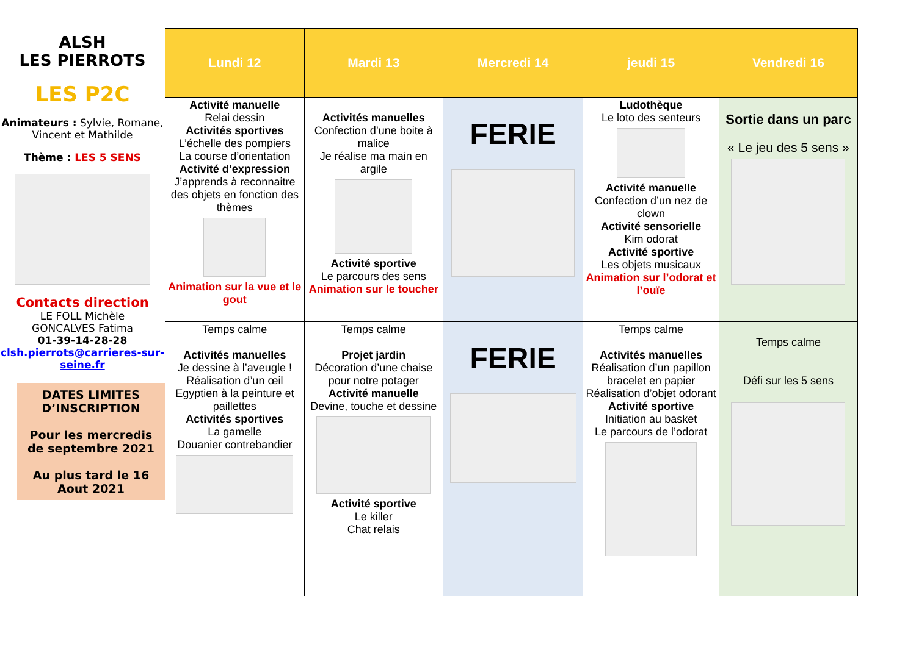ALSH
LES PIERROTS
LES P2C
Animateurs : Sylvie, Romane, Vincent et Mathilde
Thème : LES 5 SENS
Contacts direction
LE FOLL Michèle
GONCALVES Fatima
01-39-14-28-28
clsh.pierrots@carrieres-sur-seine.fr
DATES LIMITES D’INSCRIPTION
Pour les mercredis de septembre 2021
Au plus tard le 16 Aout 2021
| Lundi 12 | Mardi 13 | Mercredi 14 | jeudi 15 | Vendredi 16 |
| --- | --- | --- | --- | --- |
| Activité manuelle Relai dessin Activités sportives L’échelle des pompiers La course d’orientation Activité d’expression J’apprends à reconnaitre des objets en fonction des thèmes Animation sur la vue et le gout | Activités manuelles Confection d’une boite à malice Je réalise ma main en argile Activité sportive Le parcours des sens Animation sur le toucher | FERIE | Ludothèque Le loto des senteurs Activité manuelle Confection d’un nez de clown Activité sensorielle Kim odorat Activité sportive Les objets musicaux Animation sur l’odorat et l’ouïe | Sortie dans un parc « Le jeu des 5 sens » |
| Temps calme Activités manuelles Je dessine à l’aveugle ! Réalisation d’un œil Egyptien à la peinture et paillettes Activités sportives La gamelle Douanier contrebandier | Temps calme Projet jardin Décoration d’une chaise pour notre potager Activité manuelle Devine, touche et dessine Activité sportive Le killer Chat relais | FERIE | Temps calme Activités manuelles Réalisation d’un papillon bracelet en papier Réalisation d’objet odorant Activité sportive Initiation au basket Le parcours de l’odorat | Temps calme Défi sur les 5 sens |